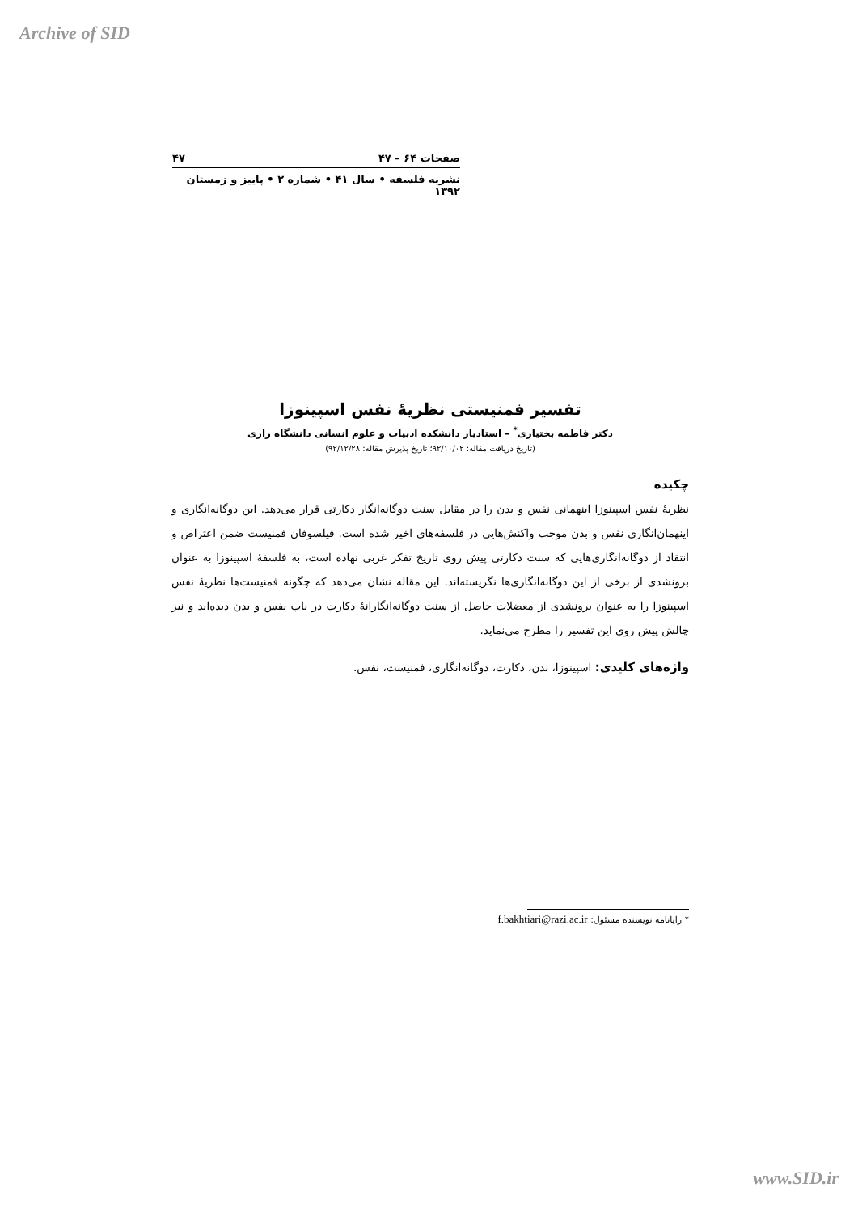Archive of SID
صفحات ۶۴ – ۴۷ ۴۷
نشریه فلسفه • سال ۴۱ • شماره ۲ • پاییز و زمستان ۱۳۹۲
تفسیر فمنیستی نظریهٔ نفس اسپینوزا
دکتر فاطمه بختیاری<sup>*</sup> – استادیار دانشکده ادبیات و علوم انسانی دانشگاه رازی
(تاریخ دریافت مقاله: ۹۲/۱۰/۰۲؛ تاریخ پذیرش مقاله: ۹۲/۱۲/۲۸)
چکیده
نظریهٔ نفس اسپینوزا اینهمانی نفس و بدن را در مقابل سنت دوگانه‌انگار دکارتی قرار می‌دهد. این دوگانه‌انگاری و اینهمان‌انگاری نفس و بدن موجب واکنش‌هایی در فلسفه‌های اخیر شده است. فیلسوفان فمنیست ضمن اعتراض و انتقاد از دوگانه‌انگاری‌هایی که سنت دکارتی پیش روی تاریخ تفکر غربی نهاده است، به فلسفهٔ اسپینوزا به عنوان برونشدی از برخی از این دوگانه‌انگاری‌ها نگریسته‌اند. این مقاله نشان می‌دهد که چگونه فمنیست‌ها نظریهٔ نفس اسپینوزا را به عنوان برونشدی از معضلات حاصل از سنت دوگانه‌انگارانهٔ دکارت در باب نفس و بدن دیده‌اند و نیز چالش پیش روی این تفسیر را مطرح می‌نماید.
واژه‌های کلیدی: اسپینوزا، بدن، دکارت، دوگانه‌انگاری، فمنیست، نفس.
* رایانامه نویسنده مسئول: f.bakhtiari@razi.ac.ir
www.SID.ir